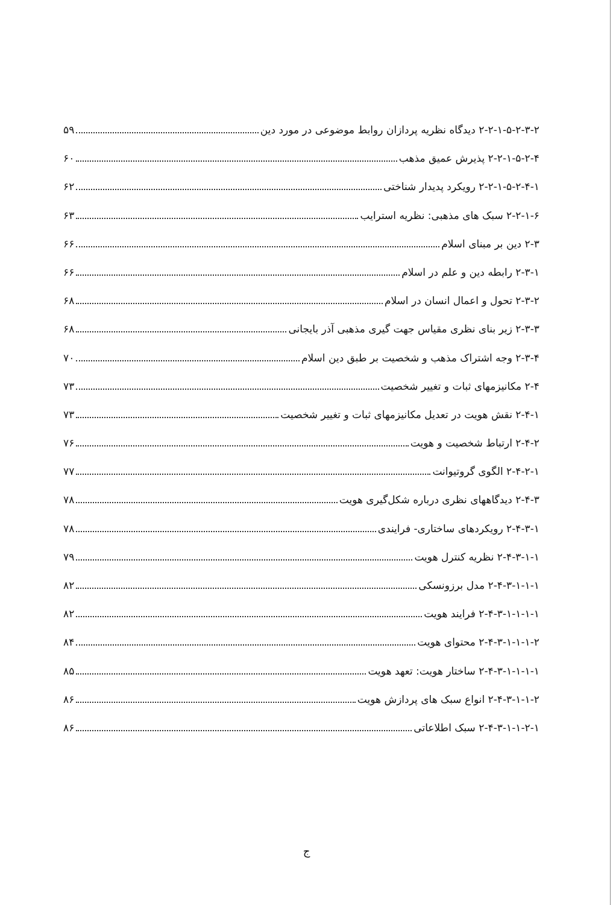۲-۲-۱-۵-۲-۳-۲ دیدگاه نظریه پردازان روابط موضوعی در مورد دین ۵۹
۲-۲-۱-۵-۲-۴ پذیرش عمیق مذهب ۶۰
۲-۲-۱-۵-۲-۴-۱ رویکرد پدیدار شناختی ۶۲
۲-۲-۱-۶ سبک های مذهبی: نظریه استرایب ۶۳
۲-۳ دین بر مبنای اسلام ۶۶
۲-۳-۱ رابطه دین و علم در اسلام ۶۶
۲-۳-۲ تحول و اعمال انسان در اسلام ۶۸
۲-۳-۳ زیر بنای نظری مقیاس جهت گیری مذهبی آذر بایجانی ۶۸
۲-۳-۴ وجه اشتراک مذهب و شخصیت بر طبق دین اسلام ۷۰
۲-۴ مکانیزمهای ثبات و تغییر شخصیت ۷۳
۲-۴-۱ نقش هویت در تعدیل مکانیزمهای ثبات و تغییر شخصیت ۷۳
۲-۴-۲ ارتباط شخصیت و هویت ۷۶
۲-۴-۲-۱ الگوی گروتیوانت ۷۷
۲-۴-۳ دیدگاههای نظری درباره شکل‌گیری هویت ۷۸
۲-۴-۳-۱ رویکردهای ساختاری- فرایندی ۷۸
۲-۴-۳-۱-۱ نظریه کنترل هویت ۷۹
۲-۴-۳-۱-۱-۱ مدل برزونسکی ۸۲
۲-۴-۳-۱-۱-۱-۱ فرایند هویت ۸۲
۲-۴-۳-۱-۱-۱-۲ محتوای هویت ۸۴
۲-۴-۳-۱-۱-۱-۱ ساختار هویت: تعهد هویت ۸۵
۲-۴-۳-۱-۱-۲ انواع سبک های پردازش هویت ۸۶
۲-۴-۳-۱-۱-۲-۱ سبک اطلاعاتی ۸۶
ج